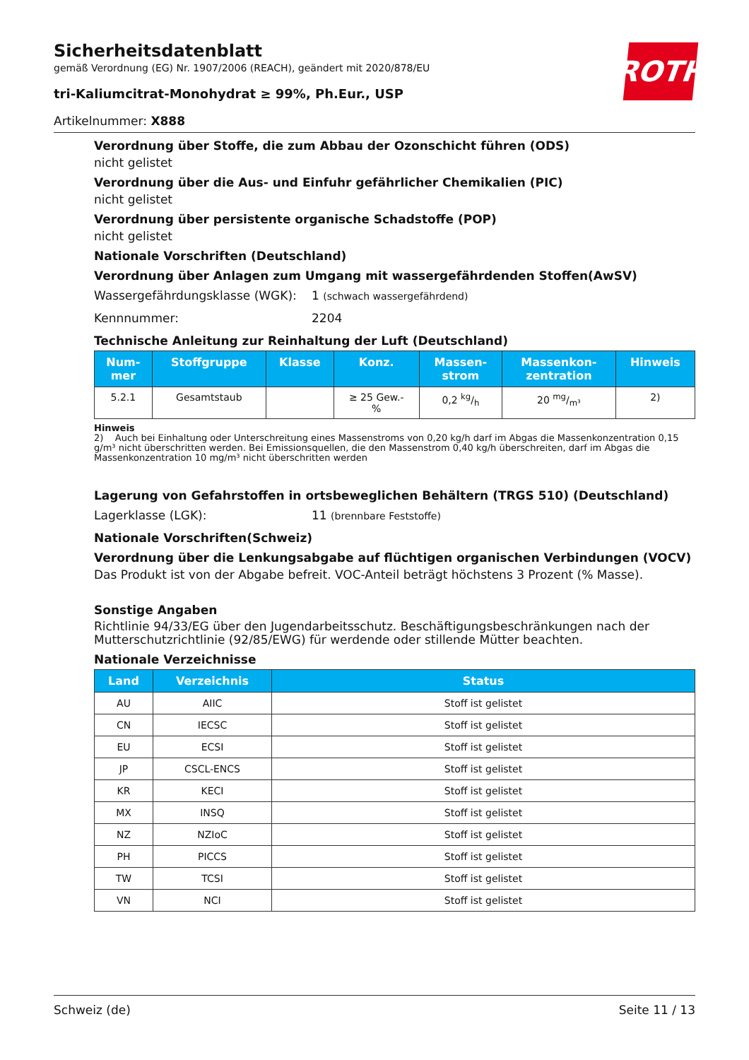Sicherheitsdatenblatt
gemäß Verordnung (EG) Nr. 1907/2006 (REACH), geändert mit 2020/878/EU
tri-Kaliumcitrat-Monohydrat ≥ 99%, Ph.Eur., USP
Artikelnummer: X888
ROTH
Verordnung über Stoffe, die zum Abbau der Ozonschicht führen (ODS)
nicht gelistet
Verordnung über die Aus- und Einfuhr gefährlicher Chemikalien (PIC)
nicht gelistet
Verordnung über persistente organische Schadstoffe (POP)
nicht gelistet
Nationale Vorschriften (Deutschland)
Verordnung über Anlagen zum Umgang mit wassergefährdenden Stoffen(AwSV)
Wassergefährdungsklasse (WGK): 1 (schwach wassergefährdend)
Kennnummer: 2204
Technische Anleitung zur Reinhaltung der Luft (Deutschland)
| Num- mer | Stoffgruppe | Klasse | Konz. | Massen- strom | Massenkon- zentration | Hinweis |
| --- | --- | --- | --- | --- | --- | --- |
| 5.2.1 | Gesamtstaub | | ≥ 25 Gew.- % | 0,2 kg/h | 20 mg/m³ | 2) |
Hinweis
2) Auch bei Einhaltung oder Unterschreitung eines Massenstroms von 0,20 kg/h darf im Abgas die Massenkonzentration 0,15 g/m³ nicht überschritten werden. Bei Emissionsquellen, die den Massenstrom 0,40 kg/h überschreiten, darf im Abgas die Massenkonzentration 10 mg/m³ nicht überschritten werden
Lagerung von Gefahrstoffen in ortsbeweglichen Behältern (TRGS 510) (Deutschland)
Lagerklasse (LGK): 11 (brennbare Feststoffe)
Nationale Vorschriften(Schweiz)
Verordnung über die Lenkungsabgabe auf flüchtigen organischen Verbindungen (VOCV)
Das Produkt ist von der Abgabe befreit. VOC-Anteil beträgt höchstens 3 Prozent (% Masse).
Sonstige Angaben
Richtlinie 94/33/EG über den Jugendarbeitsschutz. Beschäftigungsbeschränkungen nach der Mutterschutzrichtlinie (92/85/EWG) für werdende oder stillende Mütter beachten.
Nationale Verzeichnisse
| Land | Verzeichnis | Status |
| --- | --- | --- |
| AU | AIIC | Stoff ist gelistet |
| CN | IECSC | Stoff ist gelistet |
| EU | ECSI | Stoff ist gelistet |
| JP | CSCL-ENCS | Stoff ist gelistet |
| KR | KECI | Stoff ist gelistet |
| MX | INSQ | Stoff ist gelistet |
| NZ | NZIoC | Stoff ist gelistet |
| PH | PICCS | Stoff ist gelistet |
| TW | TCSI | Stoff ist gelistet |
| VN | NCI | Stoff ist gelistet |
Schweiz (de) Seite 11 / 13